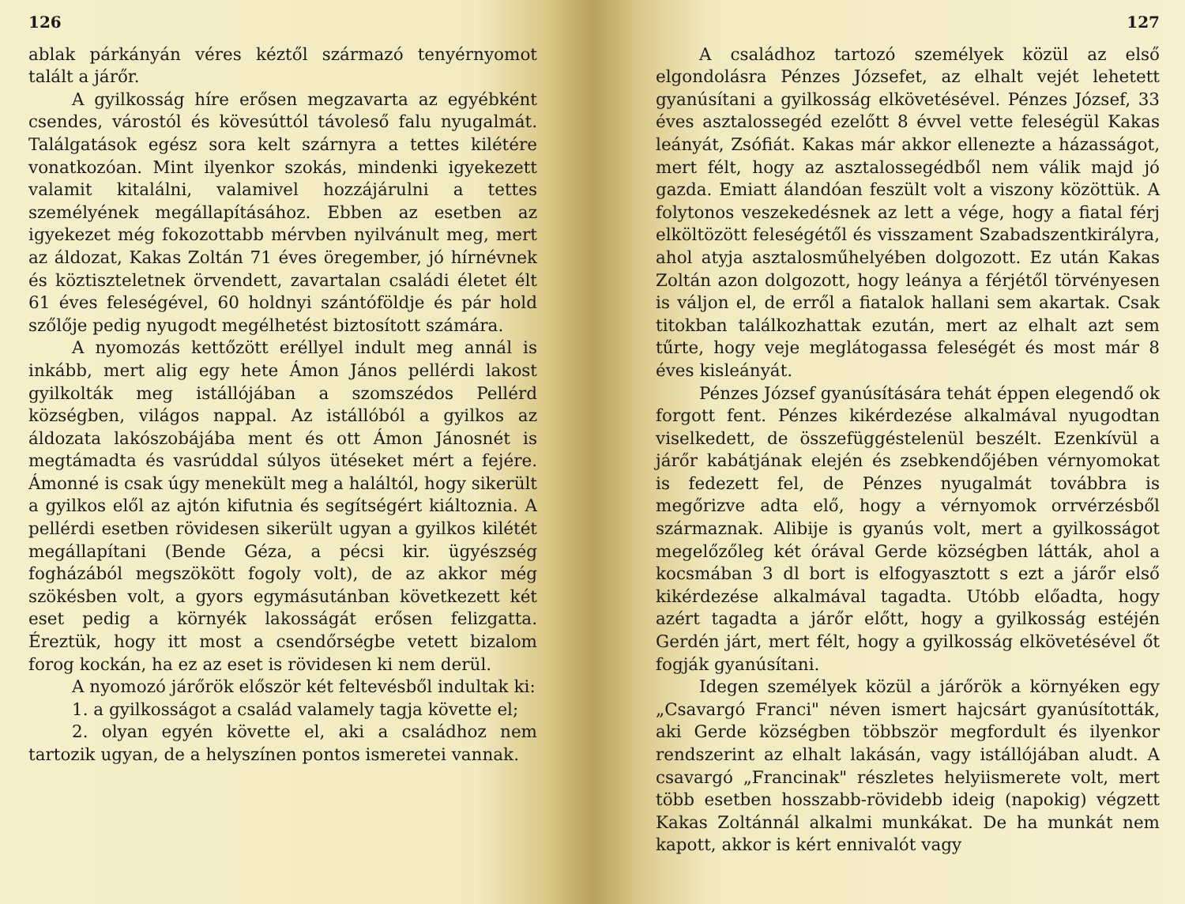126
ablak párkányán véres kéztől származó tenyérnyomot talált a járőr.
A gyilkosság híre erősen megzavarta az egyébként csendes, várostól és kövesúttól távoleső falu nyugalmát. Találgatások egész sora kelt szárnyra a tettes kilétére vonatkozóan. Mint ilyenkor szokás, mindenki igyekezett valamit kitalálni, valamivel hozzájárulni a tettes személyének megállapításához. Ebben az esetben az igyekezet még fokozottabb mérvben nyilvánult meg, mert az áldozat, Kakas Zoltán 71 éves öregember, jó hírnévnek és köztiszteletnek örvendett, zavartalan családi életet élt 61 éves feleségével, 60 holdnyi szántóföldje és pár hold szőlője pedig nyugodt megélhetést biztosított számára.
A nyomozás kettőzött eréllyel indult meg annál is inkább, mert alig egy hete Ámon János pellérdi lakost gyilkolták meg istállójában a szomszédos Pellérd községben, világos nappal. Az istállóból a gyilkos az áldozata lakószobájába ment és ott Ámon Jánosnét is megtámadta és vasrúddal súlyos ütéseket mért a fejére. Ámonné is csak úgy menekült meg a haláltól, hogy sikerült a gyilkos elől az ajtón kifutnia és segítségért kiáltoznia. A pellérdi esetben rövidesen sikerült ugyan a gyilkos kilétét megállapítani (Bende Géza, a pécsi kir. ügyészség fogházából megszökött fogoly volt), de az akkor még szökésben volt, a gyors egymásutánban következett két eset pedig a környék lakosságát erősen felizgatta. Éreztük, hogy itt most a csendőrségbe vetett bizalom forog kockán, ha ez az eset is rövidesen ki nem derül.
A nyomozó járőrök először két feltevésből indultak ki:
1. a gyilkosságot a család valamely tagja követte el;
2. olyan egyén követte el, aki a családhoz nem tartozik ugyan, de a helyszínen pontos ismeretei vannak.
127
A családhoz tartozó személyek közül az első elgondolásra Pénzes Józsefet, az elhalt vejét lehetett gyanúsítani a gyilkosság elkövetésével. Pénzes József, 33 éves asztalossegéd ezelőtt 8 évvel vette feleségül Kakas leányát, Zsófiát. Kakas már akkor ellenezte a házasságot, mert félt, hogy az asztalossegédből nem válik majd jó gazda. Emiatt álandóan feszült volt a viszony közöttük. A folytonos veszekedésnek az lett a vége, hogy a fiatal férj elköltözött feleségétől és visszament Szabadszentkirályra, ahol atyja asztalosműhelyében dolgozott. Ez után Kakas Zoltán azon dolgozott, hogy leánya a férjétől törvényesen is váljon el, de erről a fiatalok hallani sem akartak. Csak titokban találkozhattak ezután, mert az elhalt azt sem tűrte, hogy veje meglátogassa feleségét és most már 8 éves kisleányát.
Pénzes József gyanúsítására tehát éppen elegendő ok forgott fent. Pénzes kikérdezése alkalmával nyugodtan viselkedett, de összefüggéstelenül beszélt. Ezenkívül a járőr kabátjának elején és zsebkendőjében vérnyomokat is fedezett fel, de Pénzes nyugalmát továbbra is megőrizve adta elő, hogy a vérnyomok orrvérzésből származnak. Alibije is gyanús volt, mert a gyilkosságot megelőzőleg két órával Gerde községben látták, ahol a kocsmában 3 dl bort is elfogyasztott s ezt a járőr első kikérdezése alkalmával tagadta. Utóbb előadta, hogy azért tagadta a járőr előtt, hogy a gyilkosság estéjén Gerdén járt, mert félt, hogy a gyilkosság elkövetésével őt fogják gyanúsítani.
Idegen személyek közül a járőrök a környéken egy „Csavargó Franci" néven ismert hajcsárt gyanúsították, aki Gerde községben többször megfordult és ilyenkor rendszerint az elhalt lakásán, vagy istállójában aludt. A csavargó „Francinak" részletes helyiismerete volt, mert több esetben hosszabb-rövidebb ideig (napokig) végzett Kakas Zoltánnál alkalmi munkákat. De ha munkát nem kapott, akkor is kért ennivalót vagy